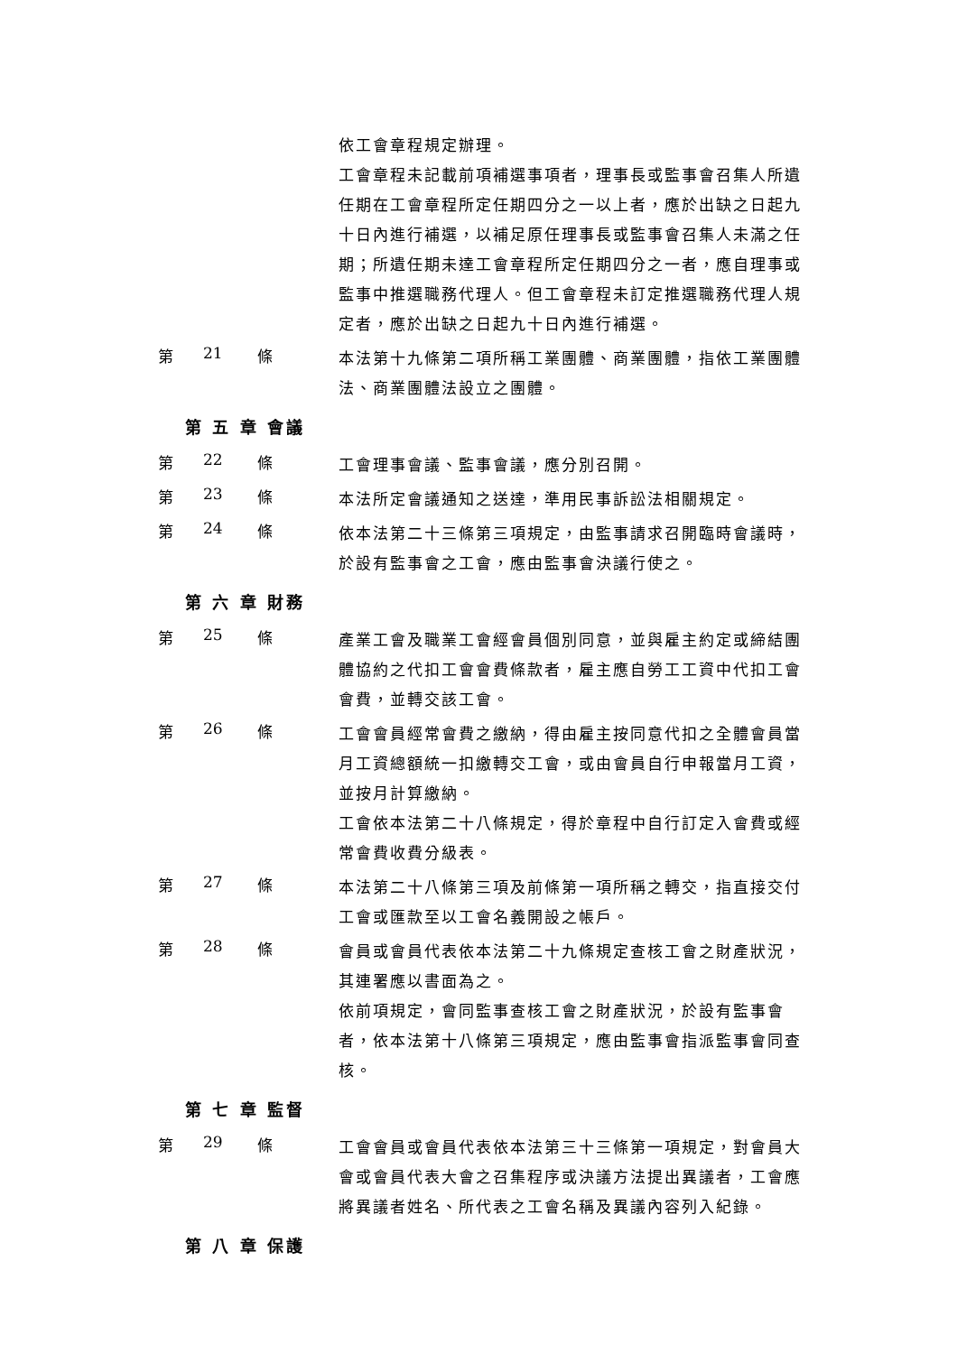依工會章程規定辦理。
工會章程未記載前項補選事項者，理事長或監事會召集人所遺任期在工會章程所定任期四分之一以上者，應於出缺之日起九十日內進行補選，以補足原任理事長或監事會召集人未滿之任期；所遺任期未達工會章程所定任期四分之一者，應自理事或監事中推選職務代理人。但工會章程未訂定推選職務代理人規定者，應於出缺之日起九十日內進行補選。
第 21 條
本法第十九條第二項所稱工業團體、商業團體，指依工業團體法、商業團體法設立之團體。
第 五 章 會議
第 22 條
工會理事會議、監事會議，應分別召開。
第 23 條
本法所定會議通知之送達，準用民事訴訟法相關規定。
第 24 條
依本法第二十三條第三項規定，由監事請求召開臨時會議時，於設有監事會之工會，應由監事會決議行使之。
第 六 章 財務
第 25 條
產業工會及職業工會經會員個別同意，並與雇主約定或締結團體協約之代扣工會會費條款者，雇主應自勞工工資中代扣工會會費，並轉交該工會。
第 26 條
工會會員經常會費之繳納，得由雇主按同意代扣之全體會員當月工資總額統一扣繳轉交工會，或由會員自行申報當月工資，並按月計算繳納。
工會依本法第二十八條規定，得於章程中自行訂定入會費或經常會費收費分級表。
第 27 條
本法第二十八條第三項及前條第一項所稱之轉交，指直接交付工會或匯款至以工會名義開設之帳戶。
第 28 條
會員或會員代表依本法第二十九條規定查核工會之財產狀況，其連署應以書面為之。
依前項規定，會同監事查核工會之財產狀況，於設有監事會者，依本法第十八條第三項規定，應由監事會指派監事會同查核。
第 七 章 監督
第 29 條
工會會員或會員代表依本法第三十三條第一項規定，對會員大會或會員代表大會之召集程序或決議方法提出異議者，工會應將異議者姓名、所代表之工會名稱及異議內容列入紀錄。
第 八 章 保護